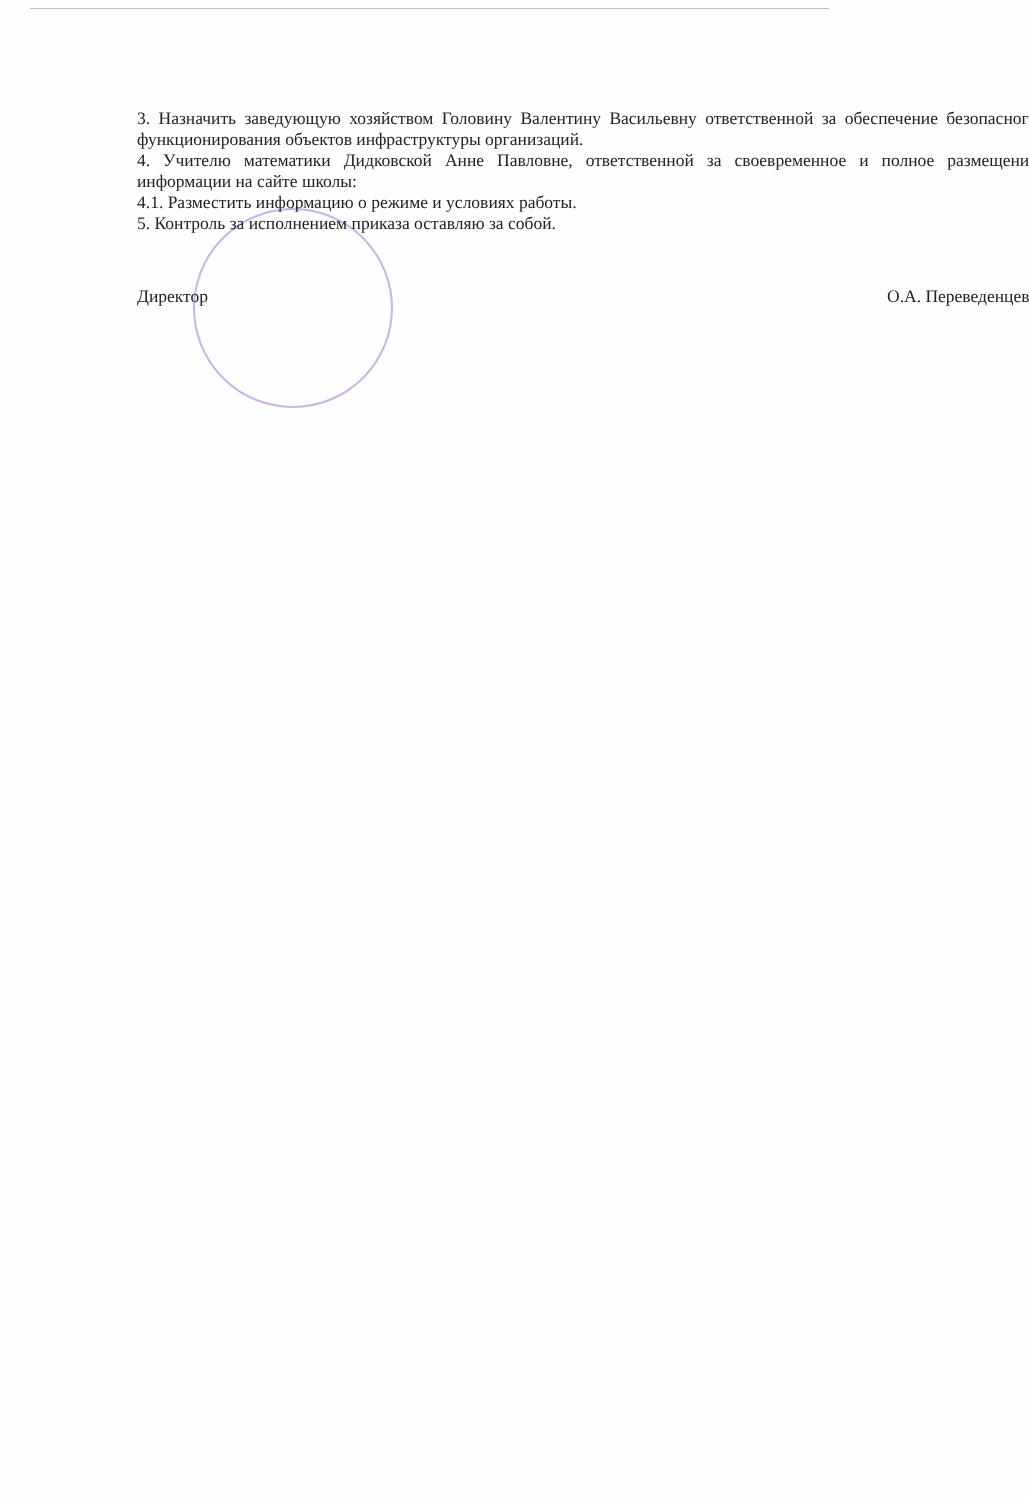3. Назначить заведующую хозяйством Головину Валентину Васильевну ответственной за обеспечение безопасного функционирования объектов инфраструктуры организаций.
4. Учителю математики Дидковской Анне Павловне, ответственной за своевременное и полное размещение информации на сайте школы:
4.1. Разместить информацию о режиме и условиях работы.
5. Контроль за исполнением приказа оставляю за собой.
Директор О.А. Переведенцева